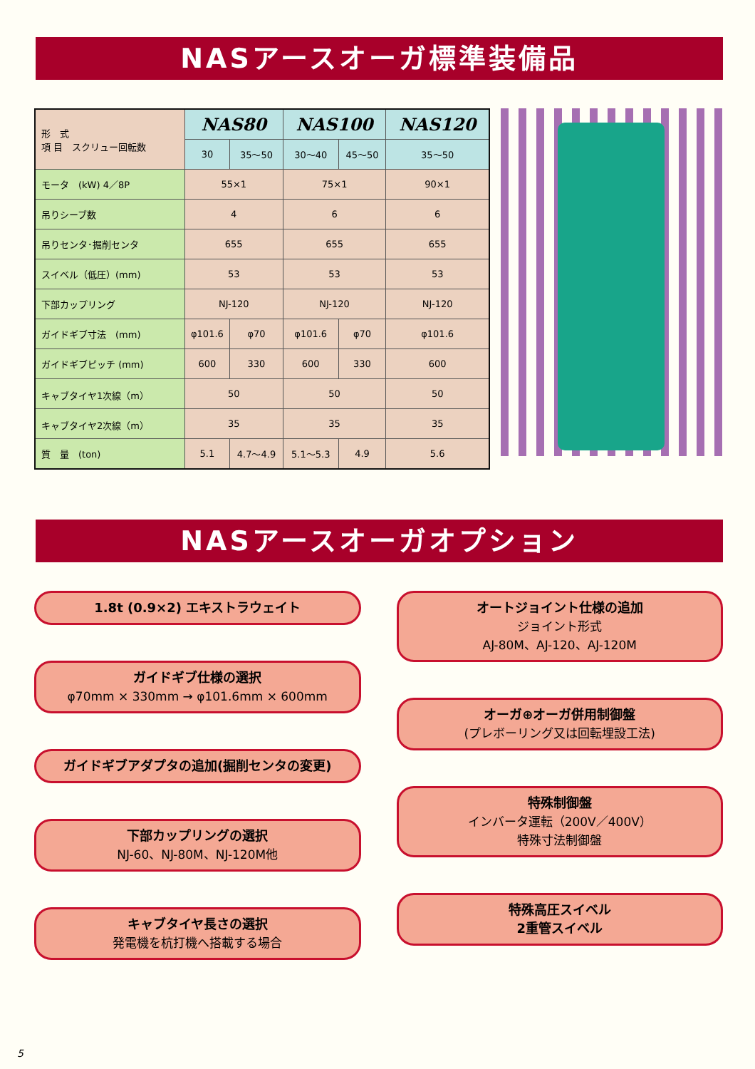NASアースオーガ標準装備品
| 形 式 項 目 スクリュー回転数 | NAS80 | | NAS100 | | NAS120 |
| | 30 | 35～50 | 30～40 | 45～50 | 35～50 |
| モータ (kW) 4／8P | 55×1 | | 75×1 | | 90×1 |
| 吊りシーブ数 | 4 | | 6 | | 6 |
| 吊りセンタ･掘削センタ | 655 | | 655 | | 655 |
| スイベル（低圧）(mm) | 53 | | 53 | | 53 |
| 下部カップリング | NJ-120 | | NJ-120 | | NJ-120 |
| ガイドギブ寸法 (mm) | φ101.6 | φ70 | φ101.6 | φ70 | φ101.6 |
| ガイドギブピッチ (mm) | 600 | 330 | 600 | 330 | 600 |
| キャブタイヤ1次線（m） | 50 | | 50 | | 50 |
| キャブタイヤ2次線（m） | 35 | | 35 | | 35 |
| 質 量 (ton) | 5.1 | 4.7～4.9 | 5.1～5.3 | 4.9 | 5.6 |
NASアースオーガオプション
1.8t (0.9×2) エキストラウェイト
ガイドギブ仕様の選択
φ70mm × 330mm → φ101.6mm × 600mm
ガイドギブアダプタの追加(掘削センタの変更)
下部カップリングの選択
NJ-60、NJ-80M、NJ-120M他
キャブタイヤ長さの選択
発電機を杭打機へ搭載する場合
オートジョイント仕様の追加
ジョイント形式
AJ-80M、AJ-120、AJ-120M
オーガ⊕オーガ併用制御盤
(プレボーリング又は回転埋設工法)
特殊制御盤
インバータ運転（200V／400V）
特殊寸法制御盤
特殊高圧スイベル
2重管スイベル
5